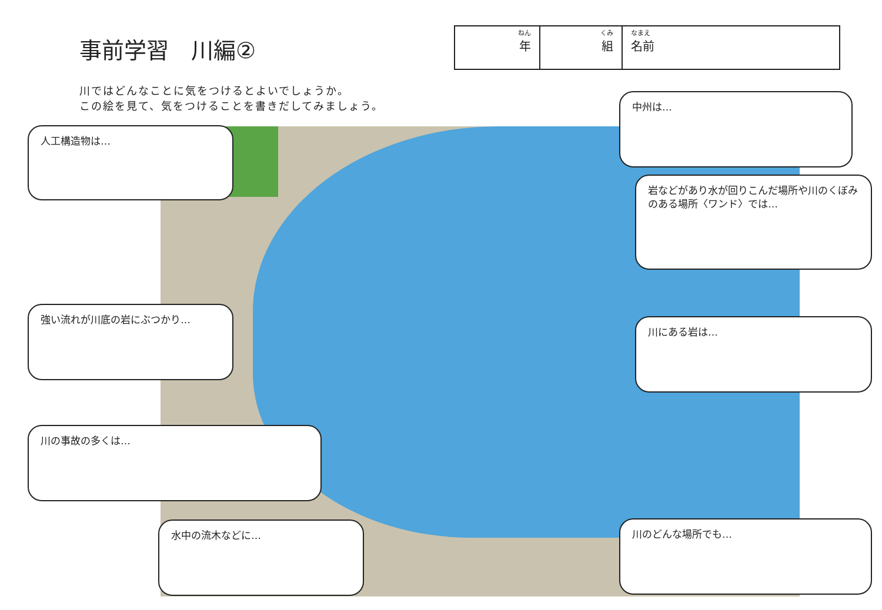事前学習　川編②
川ではどんなことに気をつけるとよいでしょうか。
この絵を見て、気をつけることを書きだしてみましょう。
| ねん 年 | くみ 組 | なまえ 名前 |
人工構造物は…
中州は…
岩などがあり水が回りこんだ場所や川のくぼみのある場所〈ワンド〉では…
強い流れが川底の岩にぶつかり…
川にある岩は…
川の事故の多くは…
水中の流木などに… 川のどんな場所でも…